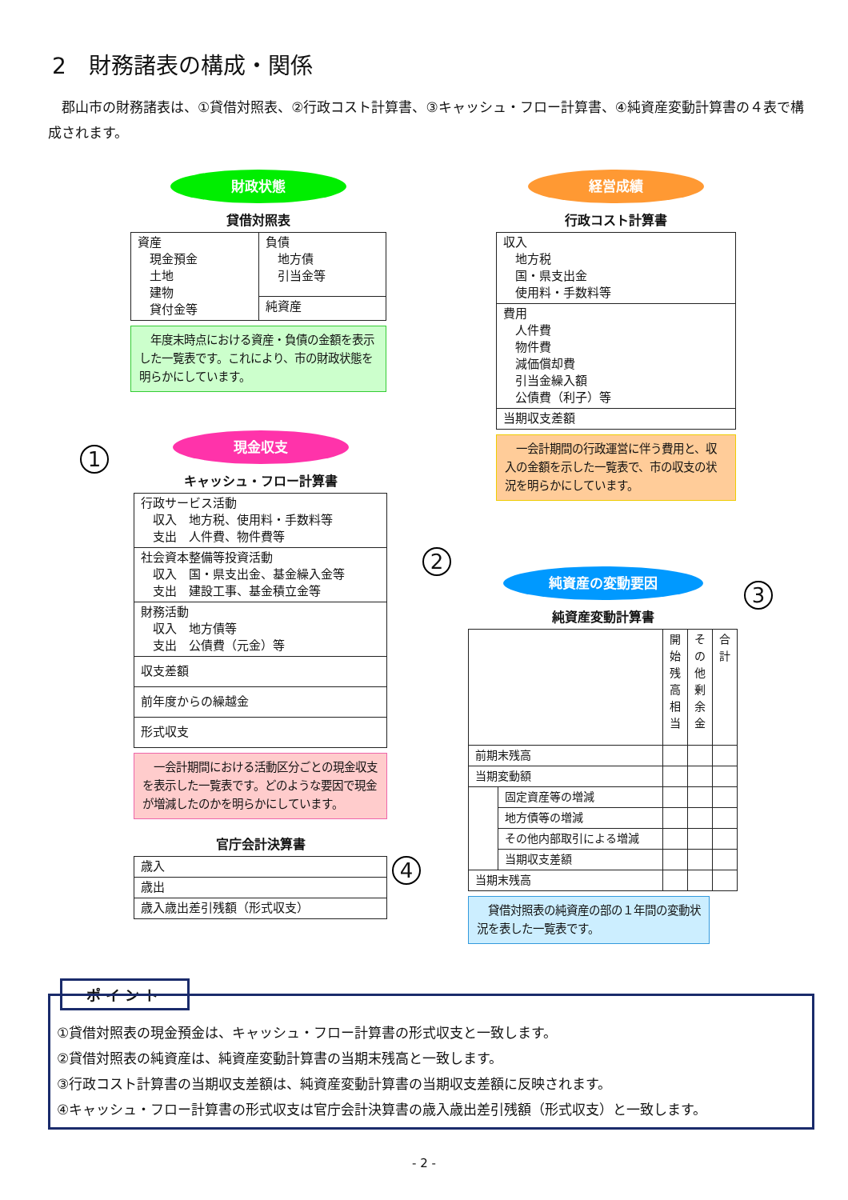2　財務諸表の構成・関係
郡山市の財務諸表は、①貸借対照表、②行政コスト計算書、③キャッシュ・フロー計算書、④純資産変動計算書の４表で構成されます。
財政状態
貸借対照表
| 資産 現金預金 土地 建物 貸付金等 | 負債 地方債 引当金等 |
| | 純資産 |
　年度末時点における資産・負債の金額を表示した一覧表です。これにより、市の財政状態を明らかにしています。
現金収支
キャッシュ・フロー計算書
| 行政サービス活動 収入 地方税、使用料・手数料等 支出 人件費、物件費等 |
| 社会資本整備等投資活動 収入 国・県支出金、基金繰入金等 支出 建設工事、基金積立金等 |
| 財務活動 収入 地方債等 支出 公債費（元金）等 |
| 収支差額 |
| 前年度からの繰越金 |
| 形式収支 |
　一会計期間における活動区分ごとの現金収支を表示した一覧表です。どのような要因で現金が増減したのかを明らかにしています。
官庁会計決算書
| 歳入 |
| 歳出 |
| 歳入歳出差引残額（形式収支） |
経営成績
行政コスト計算書
| 収入 地方税 国・県支出金 使用料・手数料等 |
| 費用 人件費 物件費 減価償却費 引当金繰入額 公債費（利子）等 |
| 当期収支差額 |
　一会計期間の行政運営に伴う費用と、収入の金額を示した一覧表で、市の収支の状況を明らかにしています。
純資産の変動要因
純資産変動計算書
| | | 開 始 残 高 相 当 | そ の 他 剰 余 金 | 合 計 |
| 前期末残高 | | | | |
| 当期変動額 | | | | |
| | 固定資産等の増減 | | | |
| | 地方債等の増減 | | | |
| | その他内部取引による増減 | | | |
| | 当期収支差額 | | | |
| 当期末残高 | | | | |
　貸借対照表の純資産の部の１年間の変動状況を表した一覧表です。
1
2
3
4
ポイント
①貸借対照表の現金預金は、キャッシュ・フロー計算書の形式収支と一致します。
②貸借対照表の純資産は、純資産変動計算書の当期末残高と一致します。
③行政コスト計算書の当期収支差額は、純資産変動計算書の当期収支差額に反映されます。
④キャッシュ・フロー計算書の形式収支は官庁会計決算書の歳入歳出差引残額（形式収支）と一致します。
- 2 -